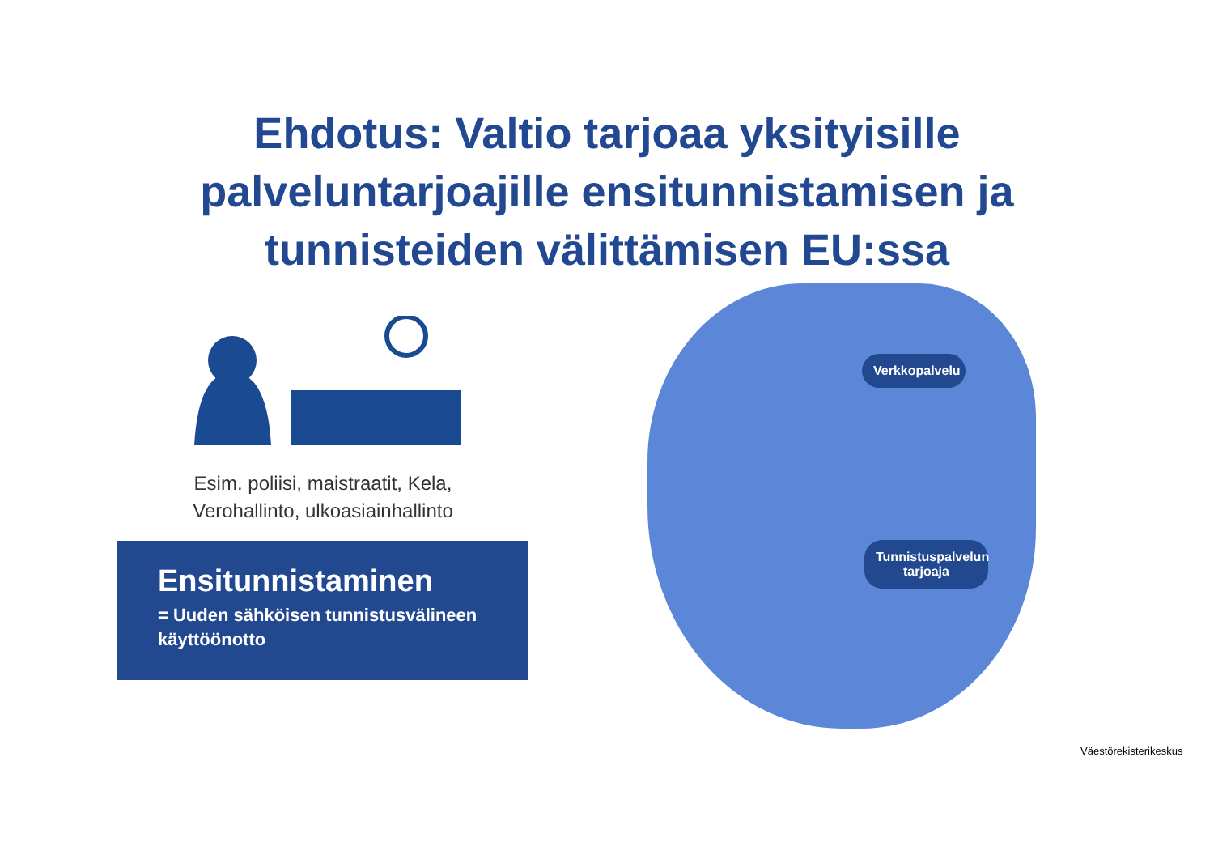Ehdotus: Valtio tarjoaa yksityisille
palveluntarjoajille ensitunnistamisen ja
tunnisteiden välittämisen EU:ssa
Esim. poliisi, maistraatit, Kela,
Verohallinto, ulkoasiainhallinto
Ensitunnistaminen
= Uuden sähköisen tunnistusvälineen
käyttöönotto
Verkkopalvelu
Tunnistuspalvelun
tarjoaja
Väestörekisterikeskus